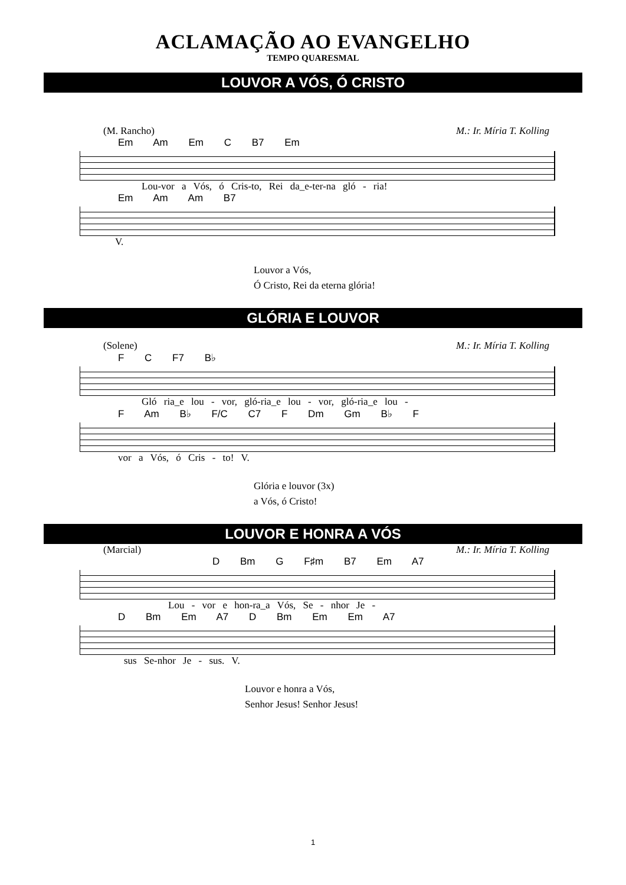ACLAMAÇÃO AO EVANGELHO
TEMPO QUARESMAL
LOUVOR A VÓS, Ó CRISTO
(M. Rancho) M.: Ir. Míria T. Kolling
Em Am Em C B7 Em
Lou-vor a Vós, ó Cris-to, Rei da_e-ter-na gló - ria!
Em Am Am B7
V.
Louvor a Vós,
Ó Cristo, Rei da eterna glória!
GLÓRIA E LOUVOR
(Solene) M.: Ir. Míria T. Kolling
F C F7 B♭
Gló ria_e lou - vor, gló-ria_e lou - vor, gló-ria_e lou -
F Am B♭ F/C C7 F Dm Gm B♭ F
vor a Vós, ó Cris - to! V.
Glória e louvor (3x)
a Vós, ó Cristo!
LOUVOR E HONRA A VÓS
(Marcial) M.: Ir. Míria T. Kolling
D Bm G F♯m B7 Em A7
Lou - vor e hon-ra_a Vós, Se - nhor Je -
D Bm Em A7 D Bm Em Em A7
sus Se-nhor Je - sus. V.
Louvor e honra a Vós,
Senhor Jesus! Senhor Jesus!
1